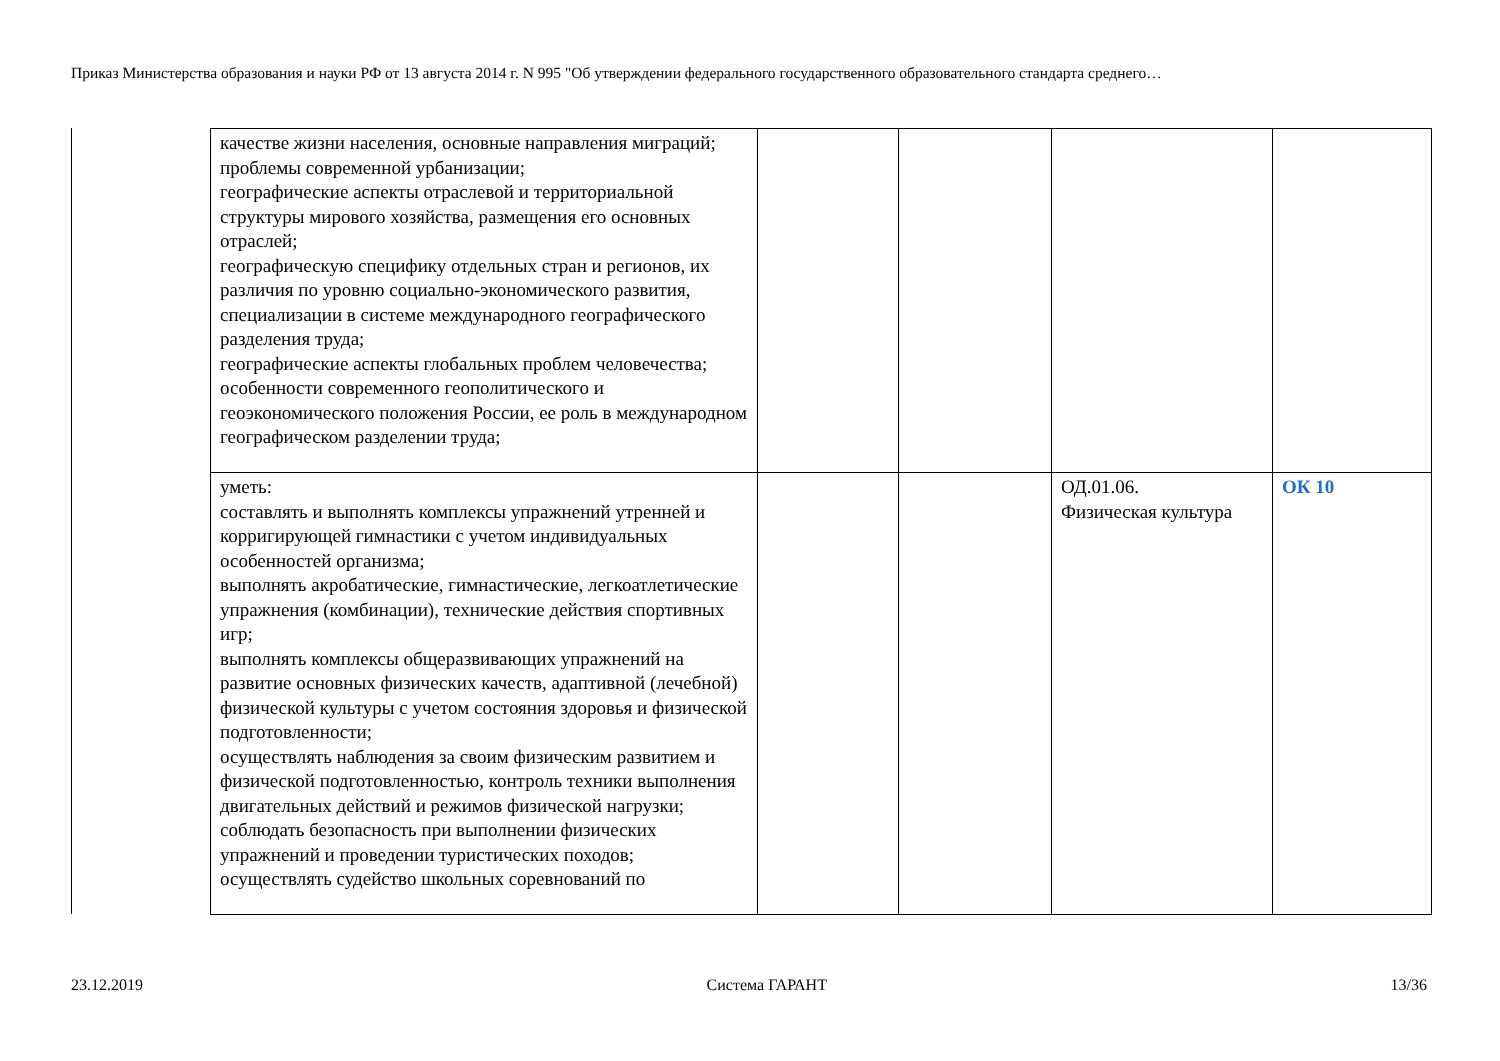Приказ Министерства образования и науки РФ от 13 августа 2014 г. N 995 "Об утверждении федерального государственного образовательного стандарта среднего…
| качестве жизни населения, основные направления миграций; проблемы современной урбанизации; географические аспекты отраслевой и территориальной структуры мирового хозяйства, размещения его основных отраслей; географическую специфику отдельных стран и регионов, их различия по уровню социально-экономического развития, специализации в системе международного географического разделения труда; географические аспекты глобальных проблем человечества; особенности современного геополитического и геоэкономического положения России, ее роль в международном географическом разделении труда; | | | | |
| уметь: составлять и выполнять комплексы упражнений утренней и корригирующей гимнастики с учетом индивидуальных особенностей организма; выполнять акробатические, гимнастические, легкоатлетические упражнения (комбинации), технические действия спортивных игр; выполнять комплексы общеразвивающих упражнений на развитие основных физических качеств, адаптивной (лечебной) физической культуры с учетом состояния здоровья и физической подготовленности; осуществлять наблюдения за своим физическим развитием и физической подготовленностью, контроль техники выполнения двигательных действий и режимов физической нагрузки; соблюдать безопасность при выполнении физических упражнений и проведении туристических походов; осуществлять судейство школьных соревнований по | | | ОД.01.06. Физическая культура | ОК 10 |
23.12.2019 Система ГАРАНТ 13/36